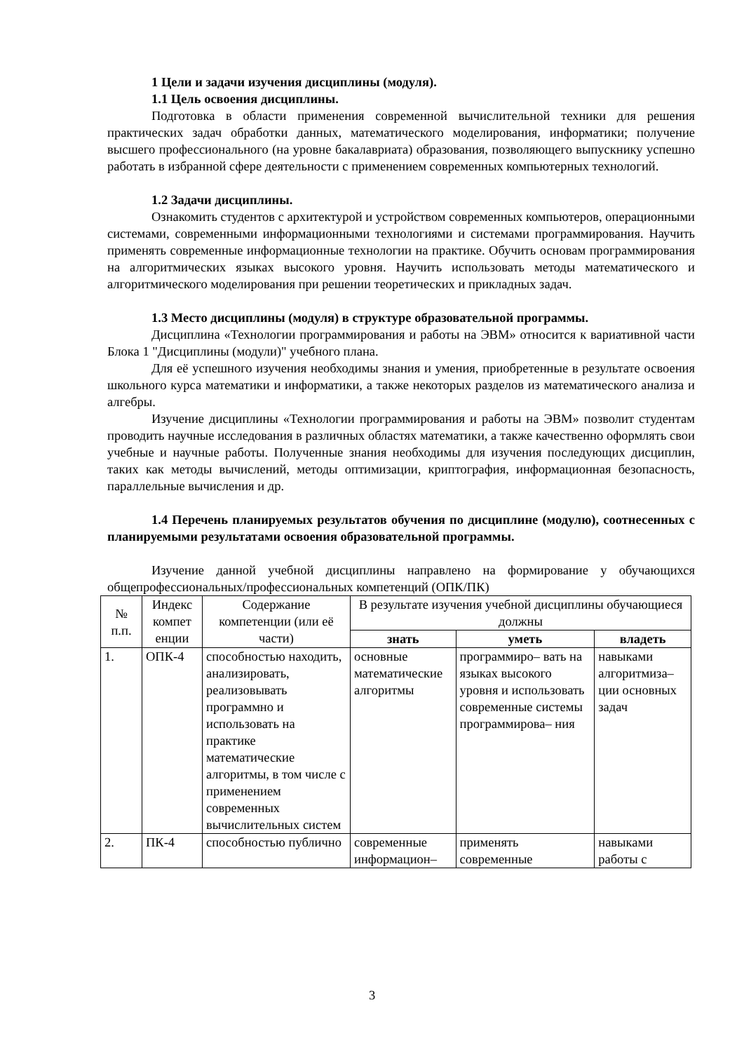1 Цели и задачи изучения дисциплины (модуля).
1.1 Цель освоения дисциплины.
Подготовка в области применения современной вычислительной техники для решения практических задач обработки данных, математического моделирования, информатики; получение высшего профессионального (на уровне бакалавриата) образования, позволяющего выпускнику успешно работать в избранной сфере деятельности с применением современных компьютерных технологий.
1.2 Задачи дисциплины.
Ознакомить студентов с архитектурой и устройством современных компьютеров, операционными системами, современными информационными технологиями и системами программирования. Научить применять современные информационные технологии на практике. Обучить основам программирования на алгоритмических языках высокого уровня. Научить использовать методы математического и алгоритмического моделирования при решении теоретических и прикладных задач.
1.3 Место дисциплины (модуля) в структуре образовательной программы.
Дисциплина «Технологии программирования и работы на ЭВМ» относится к вариативной части Блока 1 "Дисциплины (модули)" учебного плана.
Для её успешного изучения необходимы знания и умения, приобретенные в результате освоения школьного курса математики и информатики, а также некоторых разделов из математического анализа и алгебры.
Изучение дисциплины «Технологии программирования и работы на ЭВМ» позволит студентам проводить научные исследования в различных областях математики, а также качественно оформлять свои учебные и научные работы. Полученные знания необходимы для изучения последующих дисциплин, таких как методы вычислений, методы оптимизации, криптография, информационная безопасность, параллельные вычисления и др.
1.4 Перечень планируемых результатов обучения по дисциплине (модулю), соотнесенных с планируемыми результатами освоения образовательной программы.
Изучение данной учебной дисциплины направлено на формирование у обучающихся общепрофессиональных/профессиональных компетенций (ОПК/ПК)
| № п.п. | Индекс компет енции | Содержание компетенции (или её части) | В результате изучения учебной дисциплины обучающиеся должны | | |
| --- | --- | --- | --- | --- | --- |
| | | | знать | уметь | владеть |
| 1. | ОПК-4 | способностью находить, анализировать, реализовывать программно и использовать на практике математические алгоритмы, в том числе с применением современных вычислительных систем | основные математические алгоритмы | программиро– вать на языках высокого уровня и использовать современные системы программирова– ния | навыками алгоритмиза– ции основных задач |
| 2. | ПК-4 | способностью публично | современные информацион– | применять современные | навыками работы с |
3